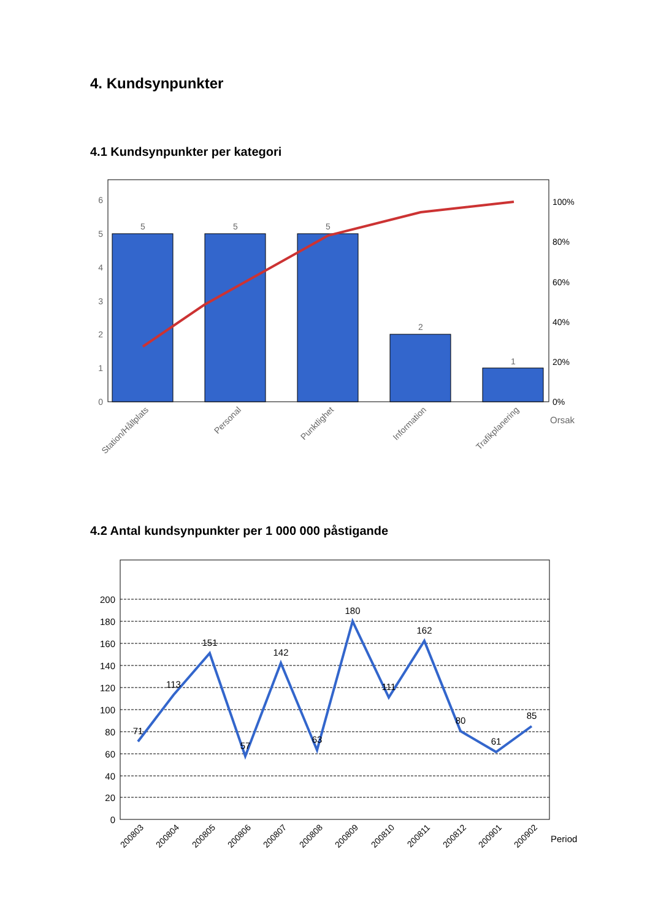4. Kundsynpunkter
4.1 Kundsynpunkter per kategori
6
5
4
3
2
1
0
100%
80%
60%
40%
20%
0%
5
5
5
2
1
Station/Hållplats
Personal
Punktlighet
Information
Trafikplanering
Orsak
4.2 Antal kundsynpunkter per 1 000 000 påstigande
200
180
160
140
120
100
80
60
40
20
0
71
113
151
57
142
63
180
111
162
80
61
85
200803
200804
200805
200806
200807
200808
200809
200810
200811
200812
200901
200902
Period